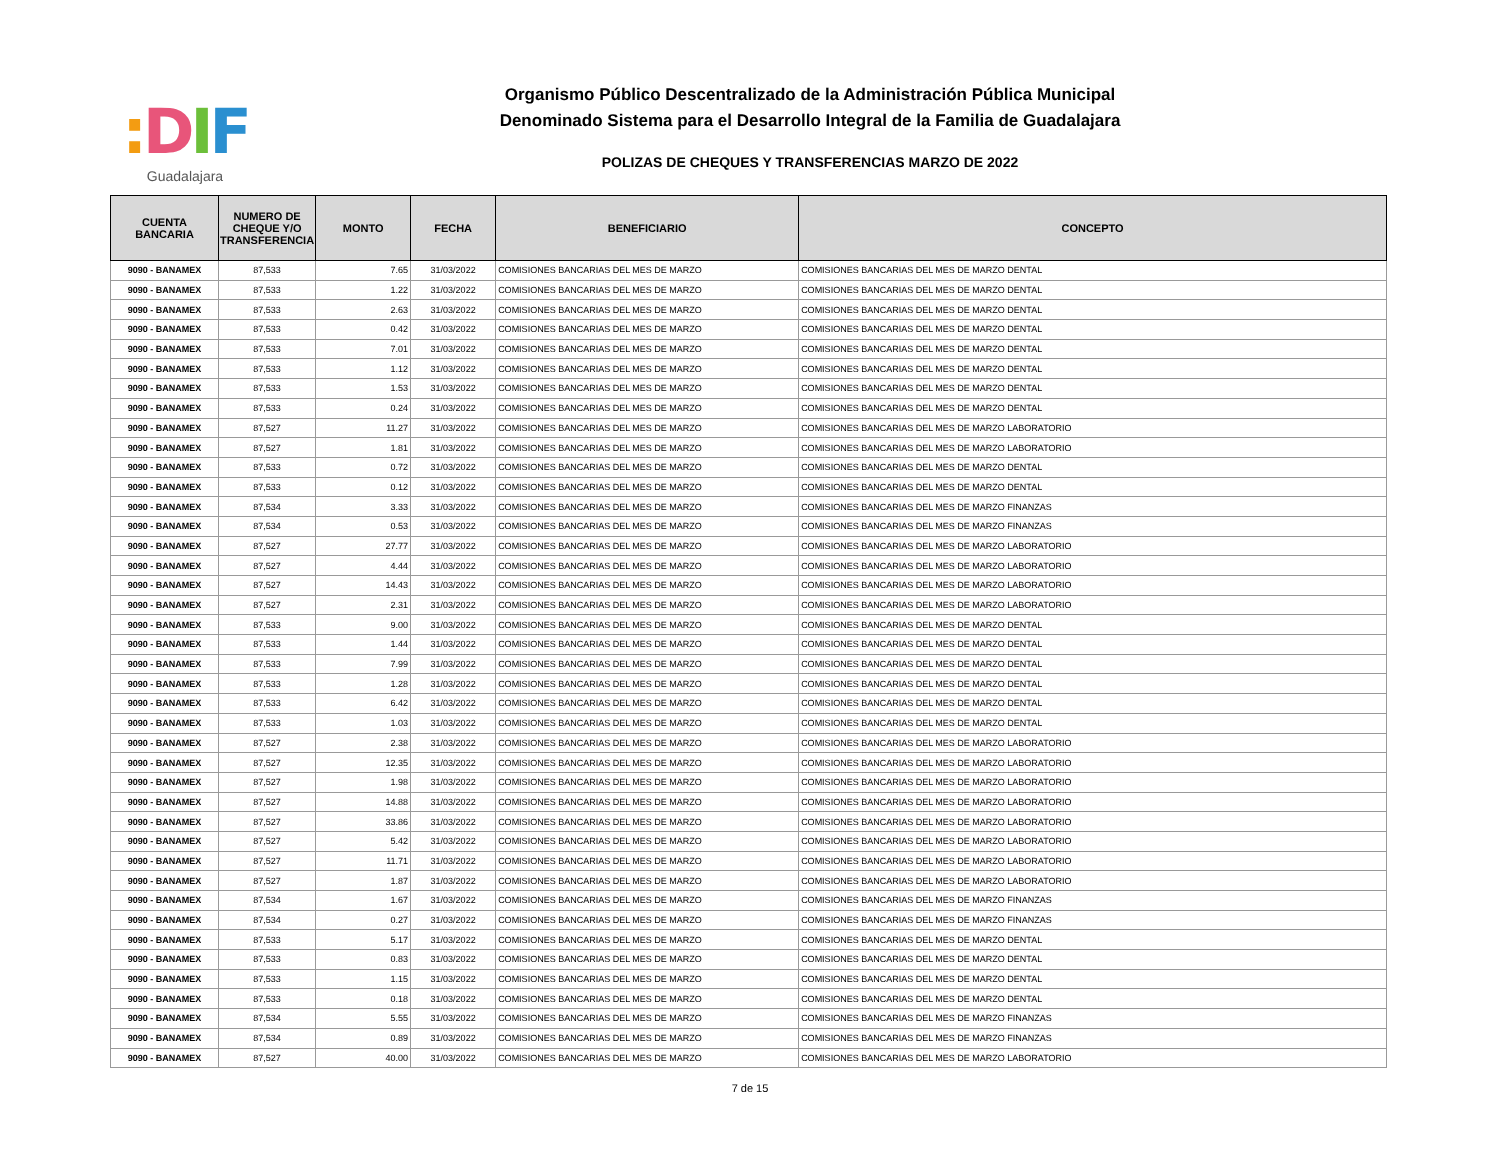: DIF
Guadalajara
Organismo Público Descentralizado de la Administración Pública Municipal
Denominado Sistema para el Desarrollo Integral de la Familia de Guadalajara
POLIZAS DE CHEQUES Y TRANSFERENCIAS MARZO DE 2022
| CUENTA BANCARIA | NUMERO DE CHEQUE Y/O TRANSFERENCIA | MONTO | FECHA | BENEFICIARIO | CONCEPTO |
| --- | --- | --- | --- | --- | --- |
| 9090 - BANAMEX | 87,533 | 7.65 | 31/03/2022 | COMISIONES BANCARIAS DEL MES DE MARZO | COMISIONES BANCARIAS DEL MES DE MARZO DENTAL |
| 9090 - BANAMEX | 87,533 | 1.22 | 31/03/2022 | COMISIONES BANCARIAS DEL MES DE MARZO | COMISIONES BANCARIAS DEL MES DE MARZO DENTAL |
| 9090 - BANAMEX | 87,533 | 2.63 | 31/03/2022 | COMISIONES BANCARIAS DEL MES DE MARZO | COMISIONES BANCARIAS DEL MES DE MARZO DENTAL |
| 9090 - BANAMEX | 87,533 | 0.42 | 31/03/2022 | COMISIONES BANCARIAS DEL MES DE MARZO | COMISIONES BANCARIAS DEL MES DE MARZO DENTAL |
| 9090 - BANAMEX | 87,533 | 7.01 | 31/03/2022 | COMISIONES BANCARIAS DEL MES DE MARZO | COMISIONES BANCARIAS DEL MES DE MARZO DENTAL |
| 9090 - BANAMEX | 87,533 | 1.12 | 31/03/2022 | COMISIONES BANCARIAS DEL MES DE MARZO | COMISIONES BANCARIAS DEL MES DE MARZO DENTAL |
| 9090 - BANAMEX | 87,533 | 1.53 | 31/03/2022 | COMISIONES BANCARIAS DEL MES DE MARZO | COMISIONES BANCARIAS DEL MES DE MARZO DENTAL |
| 9090 - BANAMEX | 87,533 | 0.24 | 31/03/2022 | COMISIONES BANCARIAS DEL MES DE MARZO | COMISIONES BANCARIAS DEL MES DE MARZO DENTAL |
| 9090 - BANAMEX | 87,527 | 11.27 | 31/03/2022 | COMISIONES BANCARIAS DEL MES DE MARZO | COMISIONES BANCARIAS DEL MES DE MARZO LABORATORIO |
| 9090 - BANAMEX | 87,527 | 1.81 | 31/03/2022 | COMISIONES BANCARIAS DEL MES DE MARZO | COMISIONES BANCARIAS DEL MES DE MARZO LABORATORIO |
| 9090 - BANAMEX | 87,533 | 0.72 | 31/03/2022 | COMISIONES BANCARIAS DEL MES DE MARZO | COMISIONES BANCARIAS DEL MES DE MARZO DENTAL |
| 9090 - BANAMEX | 87,533 | 0.12 | 31/03/2022 | COMISIONES BANCARIAS DEL MES DE MARZO | COMISIONES BANCARIAS DEL MES DE MARZO DENTAL |
| 9090 - BANAMEX | 87,534 | 3.33 | 31/03/2022 | COMISIONES BANCARIAS DEL MES DE MARZO | COMISIONES BANCARIAS DEL MES DE MARZO FINANZAS |
| 9090 - BANAMEX | 87,534 | 0.53 | 31/03/2022 | COMISIONES BANCARIAS DEL MES DE MARZO | COMISIONES BANCARIAS DEL MES DE MARZO FINANZAS |
| 9090 - BANAMEX | 87,527 | 27.77 | 31/03/2022 | COMISIONES BANCARIAS DEL MES DE MARZO | COMISIONES BANCARIAS DEL MES DE MARZO LABORATORIO |
| 9090 - BANAMEX | 87,527 | 4.44 | 31/03/2022 | COMISIONES BANCARIAS DEL MES DE MARZO | COMISIONES BANCARIAS DEL MES DE MARZO LABORATORIO |
| 9090 - BANAMEX | 87,527 | 14.43 | 31/03/2022 | COMISIONES BANCARIAS DEL MES DE MARZO | COMISIONES BANCARIAS DEL MES DE MARZO LABORATORIO |
| 9090 - BANAMEX | 87,527 | 2.31 | 31/03/2022 | COMISIONES BANCARIAS DEL MES DE MARZO | COMISIONES BANCARIAS DEL MES DE MARZO LABORATORIO |
| 9090 - BANAMEX | 87,533 | 9.00 | 31/03/2022 | COMISIONES BANCARIAS DEL MES DE MARZO | COMISIONES BANCARIAS DEL MES DE MARZO DENTAL |
| 9090 - BANAMEX | 87,533 | 1.44 | 31/03/2022 | COMISIONES BANCARIAS DEL MES DE MARZO | COMISIONES BANCARIAS DEL MES DE MARZO DENTAL |
| 9090 - BANAMEX | 87,533 | 7.99 | 31/03/2022 | COMISIONES BANCARIAS DEL MES DE MARZO | COMISIONES BANCARIAS DEL MES DE MARZO DENTAL |
| 9090 - BANAMEX | 87,533 | 1.28 | 31/03/2022 | COMISIONES BANCARIAS DEL MES DE MARZO | COMISIONES BANCARIAS DEL MES DE MARZO DENTAL |
| 9090 - BANAMEX | 87,533 | 6.42 | 31/03/2022 | COMISIONES BANCARIAS DEL MES DE MARZO | COMISIONES BANCARIAS DEL MES DE MARZO DENTAL |
| 9090 - BANAMEX | 87,533 | 1.03 | 31/03/2022 | COMISIONES BANCARIAS DEL MES DE MARZO | COMISIONES BANCARIAS DEL MES DE MARZO DENTAL |
| 9090 - BANAMEX | 87,527 | 2.38 | 31/03/2022 | COMISIONES BANCARIAS DEL MES DE MARZO | COMISIONES BANCARIAS DEL MES DE MARZO LABORATORIO |
| 9090 - BANAMEX | 87,527 | 12.35 | 31/03/2022 | COMISIONES BANCARIAS DEL MES DE MARZO | COMISIONES BANCARIAS DEL MES DE MARZO LABORATORIO |
| 9090 - BANAMEX | 87,527 | 1.98 | 31/03/2022 | COMISIONES BANCARIAS DEL MES DE MARZO | COMISIONES BANCARIAS DEL MES DE MARZO LABORATORIO |
| 9090 - BANAMEX | 87,527 | 14.88 | 31/03/2022 | COMISIONES BANCARIAS DEL MES DE MARZO | COMISIONES BANCARIAS DEL MES DE MARZO LABORATORIO |
| 9090 - BANAMEX | 87,527 | 33.86 | 31/03/2022 | COMISIONES BANCARIAS DEL MES DE MARZO | COMISIONES BANCARIAS DEL MES DE MARZO LABORATORIO |
| 9090 - BANAMEX | 87,527 | 5.42 | 31/03/2022 | COMISIONES BANCARIAS DEL MES DE MARZO | COMISIONES BANCARIAS DEL MES DE MARZO LABORATORIO |
| 9090 - BANAMEX | 87,527 | 11.71 | 31/03/2022 | COMISIONES BANCARIAS DEL MES DE MARZO | COMISIONES BANCARIAS DEL MES DE MARZO LABORATORIO |
| 9090 - BANAMEX | 87,527 | 1.87 | 31/03/2022 | COMISIONES BANCARIAS DEL MES DE MARZO | COMISIONES BANCARIAS DEL MES DE MARZO LABORATORIO |
| 9090 - BANAMEX | 87,534 | 1.67 | 31/03/2022 | COMISIONES BANCARIAS DEL MES DE MARZO | COMISIONES BANCARIAS DEL MES DE MARZO FINANZAS |
| 9090 - BANAMEX | 87,534 | 0.27 | 31/03/2022 | COMISIONES BANCARIAS DEL MES DE MARZO | COMISIONES BANCARIAS DEL MES DE MARZO FINANZAS |
| 9090 - BANAMEX | 87,533 | 5.17 | 31/03/2022 | COMISIONES BANCARIAS DEL MES DE MARZO | COMISIONES BANCARIAS DEL MES DE MARZO DENTAL |
| 9090 - BANAMEX | 87,533 | 0.83 | 31/03/2022 | COMISIONES BANCARIAS DEL MES DE MARZO | COMISIONES BANCARIAS DEL MES DE MARZO DENTAL |
| 9090 - BANAMEX | 87,533 | 1.15 | 31/03/2022 | COMISIONES BANCARIAS DEL MES DE MARZO | COMISIONES BANCARIAS DEL MES DE MARZO DENTAL |
| 9090 - BANAMEX | 87,533 | 0.18 | 31/03/2022 | COMISIONES BANCARIAS DEL MES DE MARZO | COMISIONES BANCARIAS DEL MES DE MARZO DENTAL |
| 9090 - BANAMEX | 87,534 | 5.55 | 31/03/2022 | COMISIONES BANCARIAS DEL MES DE MARZO | COMISIONES BANCARIAS DEL MES DE MARZO FINANZAS |
| 9090 - BANAMEX | 87,534 | 0.89 | 31/03/2022 | COMISIONES BANCARIAS DEL MES DE MARZO | COMISIONES BANCARIAS DEL MES DE MARZO FINANZAS |
| 9090 - BANAMEX | 87,527 | 40.00 | 31/03/2022 | COMISIONES BANCARIAS DEL MES DE MARZO | COMISIONES BANCARIAS DEL MES DE MARZO LABORATORIO |
7 de 15